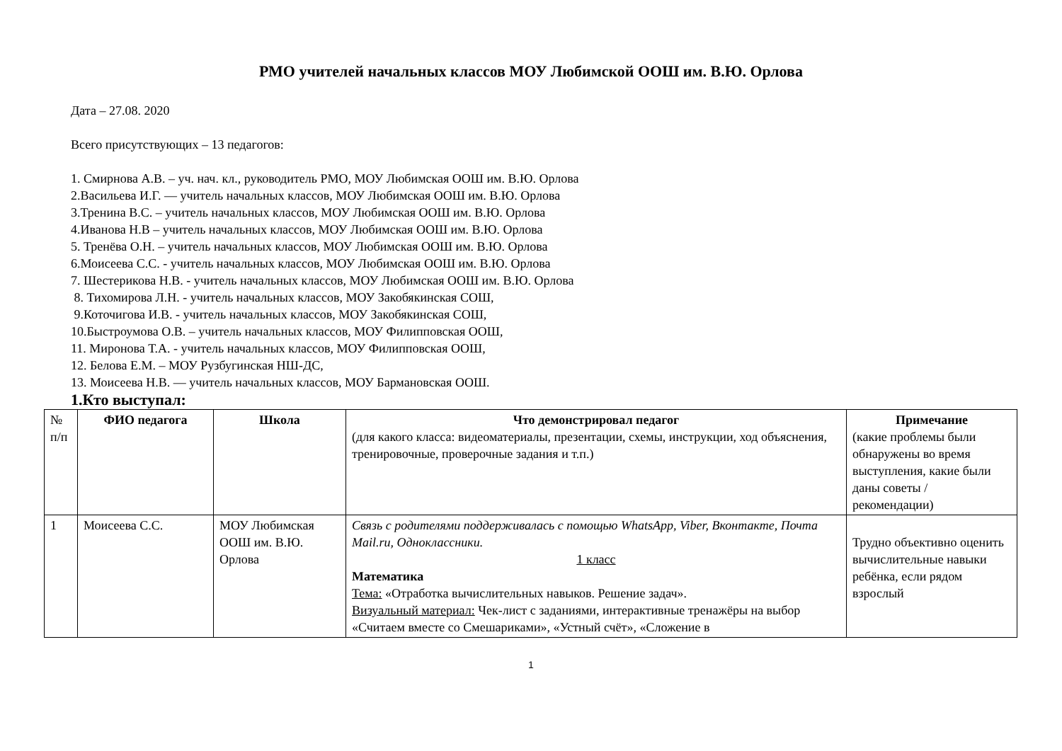РМО учителей начальных классов МОУ Любимской ООШ им. В.Ю. Орлова
Дата – 27.08. 2020
Всего присутствующих – 13 педагогов:
1. Смирнова А.В. – уч. нач. кл., руководитель РМО, МОУ Любимская ООШ им. В.Ю. Орлова
2.Васильева И.Г. — учитель начальных классов, МОУ Любимская ООШ им. В.Ю. Орлова
3.Тренина В.С. – учитель начальных классов, МОУ Любимская ООШ им. В.Ю. Орлова
4.Иванова Н.В – учитель начальных классов, МОУ Любимская ООШ им. В.Ю. Орлова
5. Тренёва О.Н. – учитель начальных классов, МОУ Любимская ООШ им. В.Ю. Орлова
6.Моисеева С.С. - учитель начальных классов, МОУ Любимская ООШ им. В.Ю. Орлова
7. Шестерикова Н.В. - учитель начальных классов, МОУ Любимская ООШ им. В.Ю. Орлова
8. Тихомирова Л.Н. - учитель начальных классов, МОУ Закобякинская СОШ,
9.Коточигова И.В. - учитель начальных классов, МОУ Закобякинская СОШ,
10.Быстроумова О.В. – учитель начальных классов, МОУ Филипповская ООШ,
11. Миронова Т.А. - учитель начальных классов, МОУ Филипповская ООШ,
12. Белова Е.М. – МОУ Рузбугинская НШ-ДС,
13. Моисеева Н.В. — учитель начальных классов, МОУ Бармановская ООШ.
1.Кто выступал:
| № п/п | ФИО педагога | Школа | Что демонстрировал педагог (для какого класса: видеоматериалы, презентации, схемы, инструкции, ход объяснения, тренировочные, проверочные задания и т.п.) | Примечание (какие проблемы были обнаружены во время выступления, какие были даны советы / рекомендации) |
| --- | --- | --- | --- | --- |
| 1 | Моисеева С.С. | МОУ Любимская ООШ им. В.Ю. Орлова | Связь с родителями поддерживалась с помощью WhatsApp, Viber, Вконтакте, Почта Mail.ru, Одноклассники. 1 класс Математика Тема: «Отработка вычислительных навыков. Решение задач». Визуальный материал: Чек-лист с заданиями, интерактивные тренажёры на выбор «Считаем вместе со Смешариками», «Устный счёт», «Сложение в | Трудно объективно оценить вычислительные навыки ребёнка, если рядом взрослый |
1